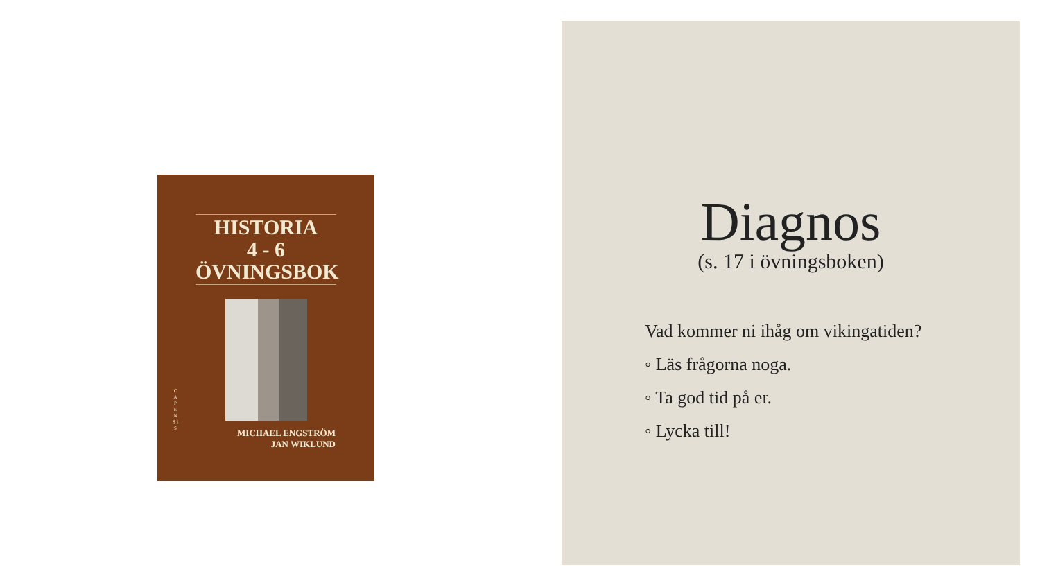HISTORIA
4 - 6
ÖVNINGSBOK
C A P E N S I S
MICHAEL ENGSTRÖM
JAN WIKLUND
Diagnos
(s. 17 i övningsboken)
Vad kommer ni ihåg om vikingatiden?
◦ Läs frågorna noga.
◦ Ta god tid på er.
◦ Lycka till!